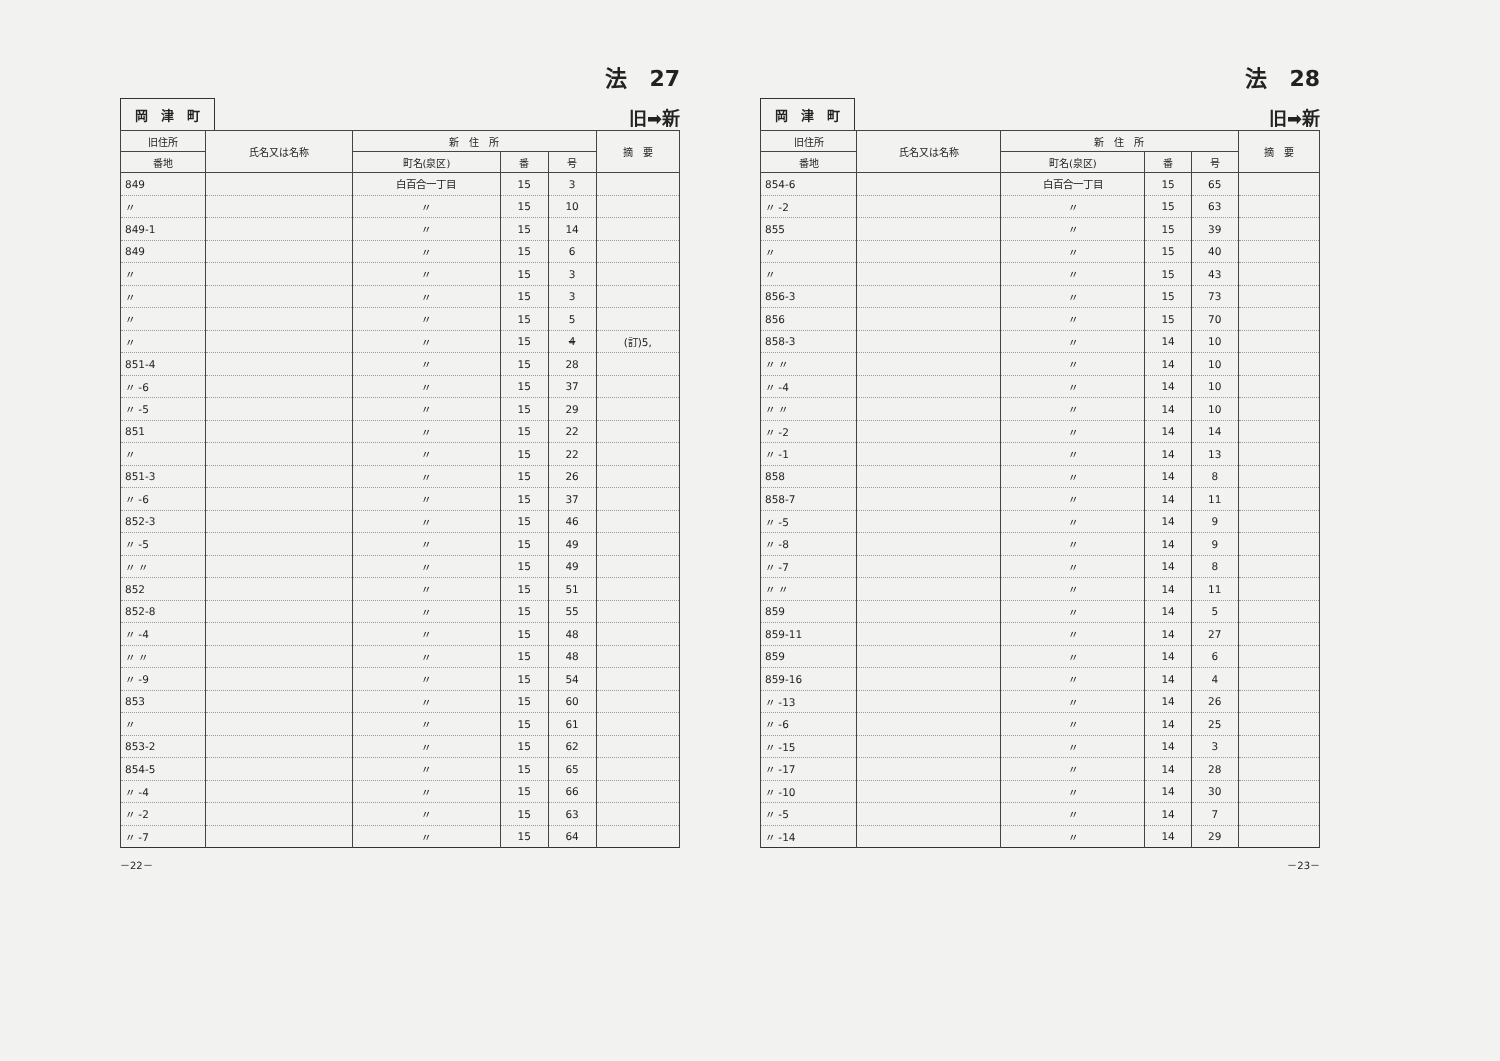法　27
岡　津　町 旧➡新
| 旧住所 | 氏名又は名称 | 新 住 所 | | | 摘 要 |
| --- | --- | --- | --- | --- | --- |
| 番地 | | 町名(泉区) | 番 | 号 | |
| 849 | | 白百合一丁目 | 15 | 3 | |
| 〃 | | 〃 | 15 | 10 | |
| 849-1 | | 〃 | 15 | 14 | |
| 849 | | 〃 | 15 | 6 | |
| 〃 | | 〃 | 15 | 3 | |
| 〃 | | 〃 | 15 | 3 | |
| 〃 | | 〃 | 15 | 5 | |
| 〃 | | 〃 | 15 | 4 | (訂)5, |
| 851-4 | | 〃 | 15 | 28 | |
| 〃 -6 | | 〃 | 15 | 37 | |
| 〃 -5 | | 〃 | 15 | 29 | |
| 851 | | 〃 | 15 | 22 | |
| 〃 | | 〃 | 15 | 22 | |
| 851-3 | | 〃 | 15 | 26 | |
| 〃 -6 | | 〃 | 15 | 37 | |
| 852-3 | | 〃 | 15 | 46 | |
| 〃 -5 | | 〃 | 15 | 49 | |
| 〃 〃 | | 〃 | 15 | 49 | |
| 852 | | 〃 | 15 | 51 | |
| 852-8 | | 〃 | 15 | 55 | |
| 〃 -4 | | 〃 | 15 | 48 | |
| 〃 〃 | | 〃 | 15 | 48 | |
| 〃 -9 | | 〃 | 15 | 54 | |
| 853 | | 〃 | 15 | 60 | |
| 〃 | | 〃 | 15 | 61 | |
| 853-2 | | 〃 | 15 | 62 | |
| 854-5 | | 〃 | 15 | 65 | |
| 〃 -4 | | 〃 | 15 | 66 | |
| 〃 -2 | | 〃 | 15 | 63 | |
| 〃 -7 | | 〃 | 15 | 64 | |
－22－
法　28
岡　津　町 旧➡新
| 旧住所 | 氏名又は名称 | 新 住 所 | | | 摘 要 |
| --- | --- | --- | --- | --- | --- |
| 番地 | | 町名(泉区) | 番 | 号 | |
| 854-6 | | 白百合一丁目 | 15 | 65 | |
| 〃 -2 | | 〃 | 15 | 63 | |
| 855 | | 〃 | 15 | 39 | |
| 〃 | | 〃 | 15 | 40 | |
| 〃 | | 〃 | 15 | 43 | |
| 856-3 | | 〃 | 15 | 73 | |
| 856 | | 〃 | 15 | 70 | |
| 858-3 | | 〃 | 14 | 10 | |
| 〃 〃 | | 〃 | 14 | 10 | |
| 〃 -4 | | 〃 | 14 | 10 | |
| 〃 〃 | | 〃 | 14 | 10 | |
| 〃 -2 | | 〃 | 14 | 14 | |
| 〃 -1 | | 〃 | 14 | 13 | |
| 858 | | 〃 | 14 | 8 | |
| 858-7 | | 〃 | 14 | 11 | |
| 〃 -5 | | 〃 | 14 | 9 | |
| 〃 -8 | | 〃 | 14 | 9 | |
| 〃 -7 | | 〃 | 14 | 8 | |
| 〃 〃 | | 〃 | 14 | 11 | |
| 859 | | 〃 | 14 | 5 | |
| 859-11 | | 〃 | 14 | 27 | |
| 859 | | 〃 | 14 | 6 | |
| 859-16 | | 〃 | 14 | 4 | |
| 〃 -13 | | 〃 | 14 | 26 | |
| 〃 -6 | | 〃 | 14 | 25 | |
| 〃 -15 | | 〃 | 14 | 3 | |
| 〃 -17 | | 〃 | 14 | 28 | |
| 〃 -10 | | 〃 | 14 | 30 | |
| 〃 -5 | | 〃 | 14 | 7 | |
| 〃 -14 | | 〃 | 14 | 29 | |
－23－